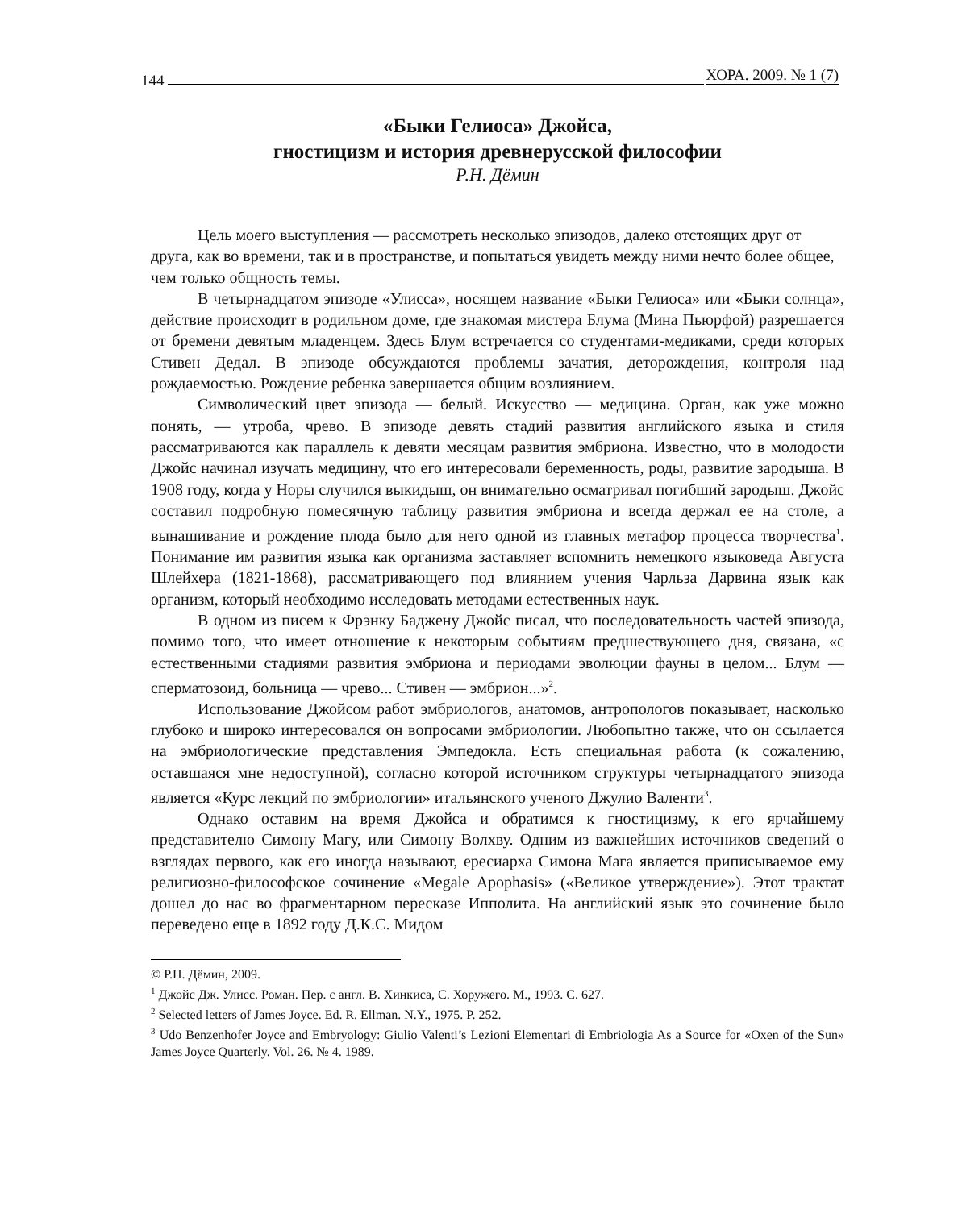144 ХОРА. 2009. № 1 (7)
«Быки Гелиоса» Джойса,
гностицизм и история древнерусской философии
Р.Н. Дёмин
Цель моего выступления — рассмотреть несколько эпизодов, далеко отстоящих друг от друга, как во времени, так и в пространстве, и попытаться увидеть между ними нечто более общее, чем только общность темы.
В четырнадцатом эпизоде «Улисса», носящем название «Быки Гелиоса» или «Быки солнца», действие происходит в родильном доме, где знакомая мистера Блума (Мина Пьюрфой) разрешается от бремени девятым младенцем. Здесь Блум встречается со студентами-медиками, среди которых Стивен Дедал. В эпизоде обсуждаются проблемы зачатия, деторождения, контроля над рождаемостью. Рождение ребенка завершается общим возлиянием.
Символический цвет эпизода — белый. Искусство — медицина. Орган, как уже можно понять, — утроба, чрево. В эпизоде девять стадий развития английского языка и стиля рассматриваются как параллель к девяти месяцам развития эмбриона. Известно, что в молодости Джойс начинал изучать медицину, что его интересовали беременность, роды, развитие зародыша. В 1908 году, когда у Норы случился выкидыш, он внимательно осматривал погибший зародыш. Джойс составил подробную помесячную таблицу развития эмбриона и всегда держал ее на столе, а вынашивание и рождение плода было для него одной из главных метафор процесса творчества<sup>1</sup>. Понимание им развития языка как организма заставляет вспомнить немецкого языковеда Августа Шлейхера (1821-1868), рассматривающего под влиянием учения Чарльза Дарвина язык как организм, который необходимо исследовать методами естественных наук.
В одном из писем к Фрэнку Баджену Джойс писал, что последовательность частей эпизода, помимо того, что имеет отношение к некоторым событиям предшествующего дня, связана, «с естественными стадиями развития эмбриона и периодами эволюции фауны в целом... Блум — сперматозоид, больница — чрево... Стивен — эмбрион...»<sup>2</sup>.
Использование Джойсом работ эмбриологов, анатомов, антропологов показывает, насколько глубоко и широко интересовался он вопросами эмбриологии. Любопытно также, что он ссылается на эмбриологические представления Эмпедокла. Есть специальная работа (к сожалению, оставшаяся мне недоступной), согласно которой источником структуры четырнадцатого эпизода является «Курс лекций по эмбриологии» итальянского ученого Джулио Валенти<sup>3</sup>.
Однако оставим на время Джойса и обратимся к гностицизму, к его ярчайшему представителю Симону Магу, или Симону Волхву. Одним из важнейших источников сведений о взглядах первого, как его иногда называют, ересиарха Симона Мага является приписываемое ему религиозно-философское сочинение «Megale Apophasis» («Великое утверждение»). Этот трактат дошел до нас во фрагментарном пересказе Ипполита. На английский язык это сочинение было переведено еще в 1892 году Д.К.С. Мидом
© Р.Н. Дёмин, 2009.
<sup>1</sup> Джойс Дж. Улисс. Роман. Пер. с англ. В. Хинкиса, С. Хоружего. М., 1993. С. 627.
<sup>2</sup> Selected letters of James Joyce. Ed. R. Ellman. N.Y., 1975. P. 252.
<sup>3</sup> Udo Benzenhofer Joyce and Embryology: Giulio Valenti’s Lezioni Elementari di Embriologia As a Source for «Oxen of the Sun» James Joyce Quarterly. Vol. 26. № 4. 1989.